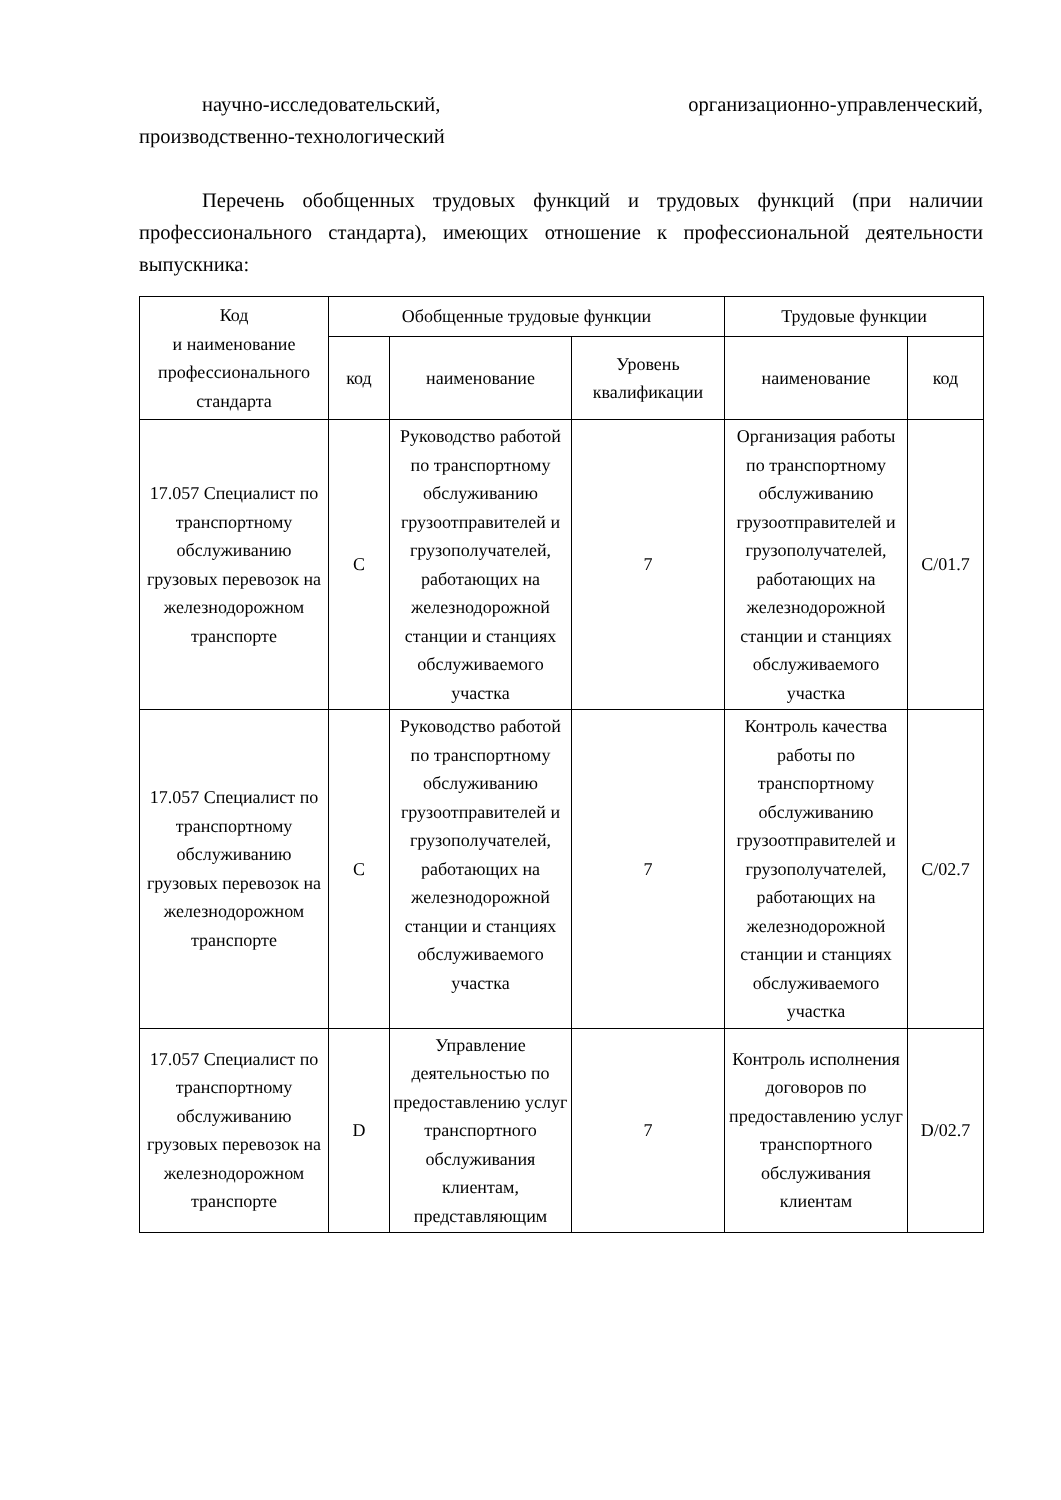научно-исследовательский, организационно-управленческий,
производственно-технологический
Перечень обобщенных трудовых функций и трудовых функций (при наличии профессионального стандарта), имеющих отношение к профессиональной деятельности выпускника:
| Код и наименование профессионального стандарта | Обобщенные трудовые функции | | | Трудовые функции | |
| --- | --- | --- | --- | --- | --- |
| | код | наименование | Уровень квалификации | наименование | код |
| 17.057 Специалист по транспортному обслуживанию грузовых перевозок на железнодорожном транспорте | C | Руководство работой по транспортному обслуживанию грузоотправителей и грузополучателей, работающих на железнодорожной станции и станциях обслуживаемого участка | 7 | Организация работы по транспортному обслуживанию грузоотправителей и грузополучателей, работающих на железнодорожной станции и станциях обслуживаемого участка | C/01.7 |
| 17.057 Специалист по транспортному обслуживанию грузовых перевозок на железнодорожном транспорте | C | Руководство работой по транспортному обслуживанию грузоотправителей и грузополучателей, работающих на железнодорожной станции и станциях обслуживаемого участка | 7 | Контроль качества работы по транспортному обслуживанию грузоотправителей и грузополучателей, работающих на железнодорожной станции и станциях обслуживаемого участка | C/02.7 |
| 17.057 Специалист по транспортному обслуживанию грузовых перевозок на железнодорожном транспорте | D | Управление деятельностью по предоставлению услуг транспортного обслуживания клиентам, представляющим | 7 | Контроль исполнения договоров по предоставлению услуг транспортного обслуживания клиентам | D/02.7 |